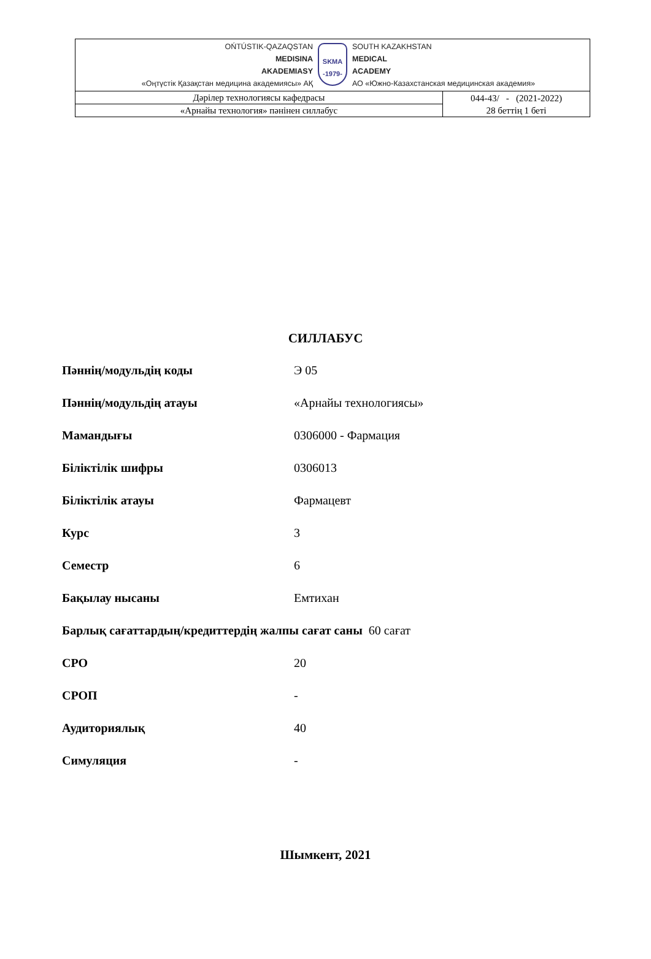| OŃTÚSTIK-QAZAQSTAN MEDISINA AKADEMIASY «Оңтүстік Қазақстан медицина академиясы» АҚ SKMA -1979- SOUTH KAZAKHSTAN MEDICAL ACADEMY АО «Южно-Казахстанская медицинская академия» | |
| Дәрілер технологиясы кафедрасы | 044-43/ - (2021-2022) 28 беттің 1 беті |
| «Арнайы технология» пәнінен силлабус | |
СИЛЛАБУС
Пәннің/модульдің коды Э 05
Пәннің/модульдің атауы «Арнайы технологиясы»
Мамандығы 0306000 - Фармация
Біліктілік шифры 0306013
Біліктілік атауы Фармацевт
Курс 3
Семестр 6
Бақылау нысаны Емтихан
Барлық сағаттардың/кредиттердің жалпы сағат саны 60 сағат
СРО 20
СРОП -
Аудиториялық 40
Симуляция -
Шымкент, 2021